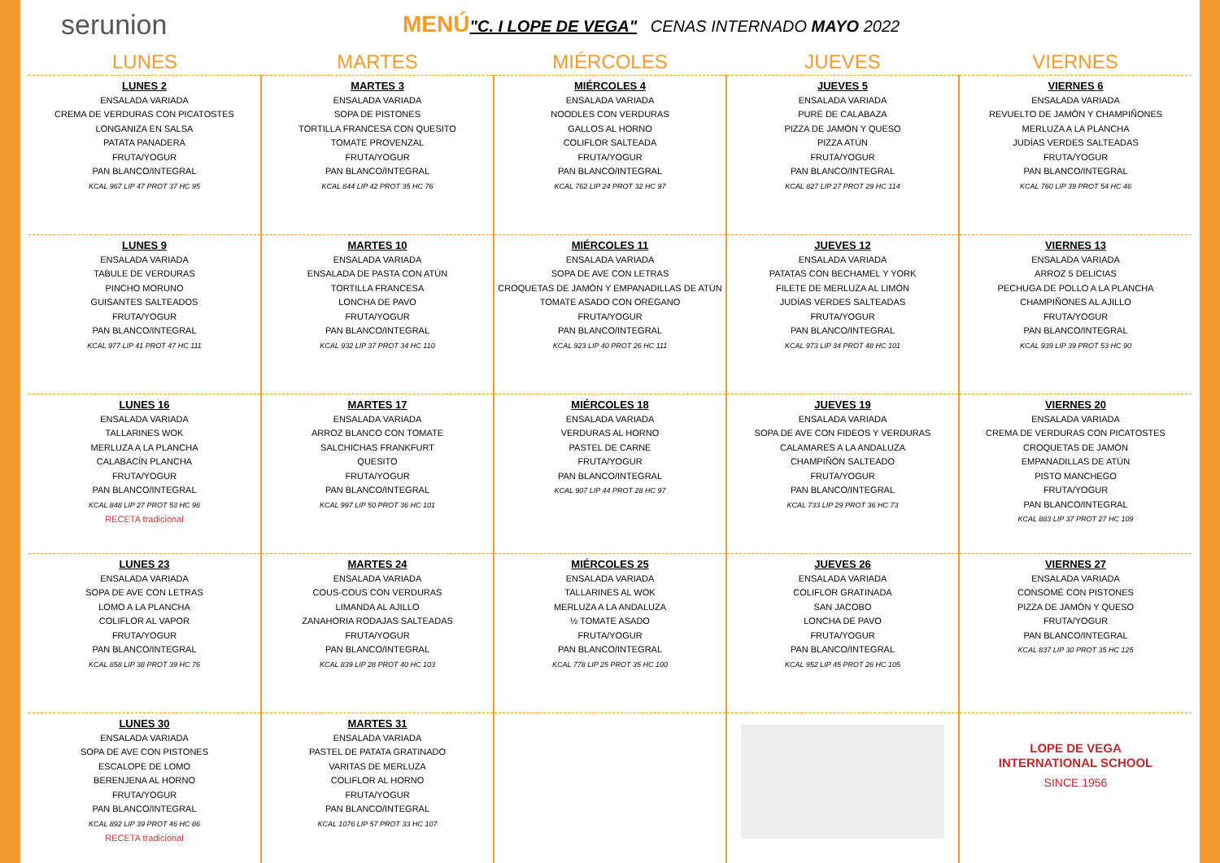serunion
MENÚ"C. I LOPE DE VEGA" CENAS INTERNADO MAYO 2022
| LUNES | MARTES | MIÉRCOLES | JUEVES | VIERNES |
| --- | --- | --- | --- | --- |
| LUNES 2 ENSALADA VARIADA CREMA DE VERDURAS CON PICATOSTES LONGANIZA EN SALSA PATATA PANADERA FRUTA/YOGUR PAN BLANCO/INTEGRAL KCAL 967 LIP 47 PROT 37 HC 95 | MARTES 3 ENSALADA VARIADA SOPA DE PISTONES TORTILLA FRANCESA CON QUESITO TOMATE PROVENZAL FRUTA/YOGUR PAN BLANCO/INTEGRAL KCAL 844 LIP 42 PROT 35 HC 76 | MIÉRCOLES 4 ENSALADA VARIADA NOODLES CON VERDURAS GALLOS AL HORNO COLIFLOR SALTEADA FRUTA/YOGUR PAN BLANCO/INTEGRAL KCAL 762 LIP 24 PROT 32 HC 97 | JUEVES 5 ENSALADA VARIADA PURÉ DE CALABAZA PIZZA DE JAMÓN Y QUESO PIZZA ATÚN FRUTA/YOGUR PAN BLANCO/INTEGRAL KCAL 827 LIP 27 PROT 29 HC 114 | VIERNES 6 ENSALADA VARIADA REVUELTO DE JAMÓN Y CHAMPIÑONES MERLUZA A LA PLANCHA JUDÍAS VERDES SALTEADAS FRUTA/YOGUR PAN BLANCO/INTEGRAL KCAL 760 LIP 39 PROT 54 HC 46 |
| LUNES 9 ENSALADA VARIADA TABULE DE VERDURAS PINCHO MORUNO GUISANTES SALTEADOS FRUTA/YOGUR PAN BLANCO/INTEGRAL KCAL 977 LIP 41 PROT 47 HC 111 | MARTES 10 ENSALADA VARIADA ENSALADA DE PASTA CON ATÚN TORTILLA FRANCESA LONCHA DE PAVO FRUTA/YOGUR PAN BLANCO/INTEGRAL KCAL 932 LIP 37 PROT 34 HC 110 | MIÉRCOLES 11 ENSALADA VARIADA SOPA DE AVE CON LETRAS CROQUETAS DE JAMÓN Y EMPANADILLAS DE ATÚN TOMATE ASADO CON ORÉGANO FRUTA/YOGUR PAN BLANCO/INTEGRAL KCAL 923 LIP 40 PROT 26 HC 111 | JUEVES 12 ENSALADA VARIADA PATATAS CON BECHAMEL Y YORK FILETE DE MERLUZA AL LIMÓN JUDÍAS VERDES SALTEADAS FRUTA/YOGUR PAN BLANCO/INTEGRAL KCAL 973 LIP 34 PROT 48 HC 101 | VIERNES 13 ENSALADA VARIADA ARROZ 5 DELICIAS PECHUGA DE POLLO A LA PLANCHA CHAMPIÑONES AL AJILLO FRUTA/YOGUR PAN BLANCO/INTEGRAL KCAL 939 LIP 39 PROT 53 HC 90 |
| LUNES 16 ENSALADA VARIADA TALLARINES WOK MERLUZA A LA PLANCHA CALABACÍN PLANCHA FRUTA/YOGUR PAN BLANCO/INTEGRAL KCAL 848 LIP 27 PROT 53 HC 96 RECETA tradicional | MARTES 17 ENSALADA VARIADA ARROZ BLANCO CON TOMATE SALCHICHAS FRANKFURT QUESITO FRUTA/YOGUR PAN BLANCO/INTEGRAL KCAL 997 LIP 50 PROT 36 HC 101 | MIÉRCOLES 18 ENSALADA VARIADA VERDURAS AL HORNO PASTEL DE CARNE FRUTA/YOGUR PAN BLANCO/INTEGRAL KCAL 907 LIP 44 PROT 28 HC 97 | JUEVES 19 ENSALADA VARIADA SOPA DE AVE CON FIDEOS Y VERDURAS CALAMARES A LA ANDALUZA CHAMPIÑÓN SALTEADO FRUTA/YOGUR PAN BLANCO/INTEGRAL KCAL 733 LIP 29 PROT 36 HC 73 | VIERNES 20 ENSALADA VARIADA CREMA DE VERDURAS CON PICATOSTES CROQUETAS DE JAMÓN EMPANADILLAS DE ATÚN PISTO MANCHEGO FRUTA/YOGUR PAN BLANCO/INTEGRAL KCAL 883 LIP 37 PROT 27 HC 109 |
| LUNES 23 ENSALADA VARIADA SOPA DE AVE CON LETRAS LOMO A LA PLANCHA COLIFLOR AL VAPOR FRUTA/YOGUR PAN BLANCO/INTEGRAL KCAL 858 LIP 38 PROT 39 HC 76 | MARTES 24 ENSALADA VARIADA COUS-COUS CON VERDURAS LIMANDA AL AJILLO ZANAHORIA RODAJAS SALTEADAS FRUTA/YOGUR PAN BLANCO/INTEGRAL KCAL 839 LIP 28 PROT 40 HC 103 | MIÉRCOLES 25 ENSALADA VARIADA TALLARINES AL WOK MERLUZA A LA ANDALUZA ½ TOMATE ASADO FRUTA/YOGUR PAN BLANCO/INTEGRAL KCAL 778 LIP 25 PROT 35 HC 100 | JUEVES 26 ENSALADA VARIADA COLIFLOR GRATINADA SAN JACOBO LONCHA DE PAVO FRUTA/YOGUR PAN BLANCO/INTEGRAL KCAL 952 LIP 45 PROT 26 HC 105 | VIERNES 27 ENSALADA VARIADA CONSOMÉ CON PISTONES PIZZA DE JAMÓN Y QUESO FRUTA/YOGUR PAN BLANCO/INTEGRAL KCAL 837 LIP 30 PROT 35 HC 125 |
| LUNES 30 ENSALADA VARIADA SOPA DE AVE CON PISTONES ESCALOPE DE LOMO BERENJENA AL HORNO FRUTA/YOGUR PAN BLANCO/INTEGRAL KCAL 892 LIP 39 PROT 46 HC 86 RECETA tradicional | MARTES 31 ENSALADA VARIADA PASTEL DE PATATA GRATINADO VARITAS DE MERLUZA COLIFLOR AL HORNO FRUTA/YOGUR PAN BLANCO/INTEGRAL KCAL 1076 LIP 57 PROT 33 HC 107 | | | LOPE DE VEGA INTERNATIONAL SCHOOL SINCE 1956 |